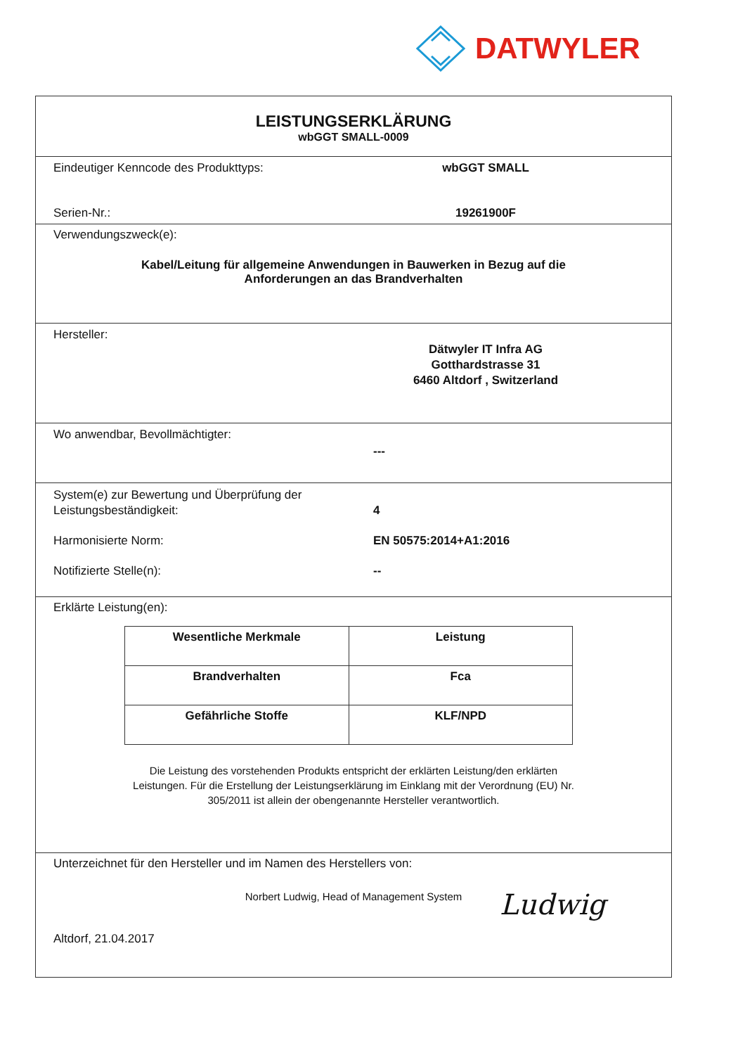DATWYLER
LEISTUNGSERKLÄRUNG
wbGGT SMALL-0009
Eindeutiger Kenncode des Produkttyps: wbGGT SMALL
Serien-Nr.: 19261900F
Verwendungszweck(e):
Kabel/Leitung für allgemeine Anwendungen in Bauwerken in Bezug auf die
Anforderungen an das Brandverhalten
Hersteller:
Dätwyler IT Infra AG
Gotthardstrasse 31
6460 Altdorf , Switzerland
Wo anwendbar, Bevollmächtigter:
---
System(e) zur Bewertung und Überprüfung der
Leistungsbeständigkeit:
4
Harmonisierte Norm: EN 50575:2014+A1:2016
Notifizierte Stelle(n): --
Erklärte Leistung(en):
| Wesentliche Merkmale | Leistung |
| Brandverhalten | Fca |
| Gefährliche Stoffe | KLF/NPD |
Die Leistung des vorstehenden Produkts entspricht der erklärten Leistung/den erklärten
Leistungen. Für die Erstellung der Leistungserklärung im Einklang mit der Verordnung (EU) Nr.
305/2011 ist allein der obengenannte Hersteller verantwortlich.
Unterzeichnet für den Hersteller und im Namen des Herstellers von:
Norbert Ludwig, Head of Management System
Altdorf, 21.04.2017
Ludwig